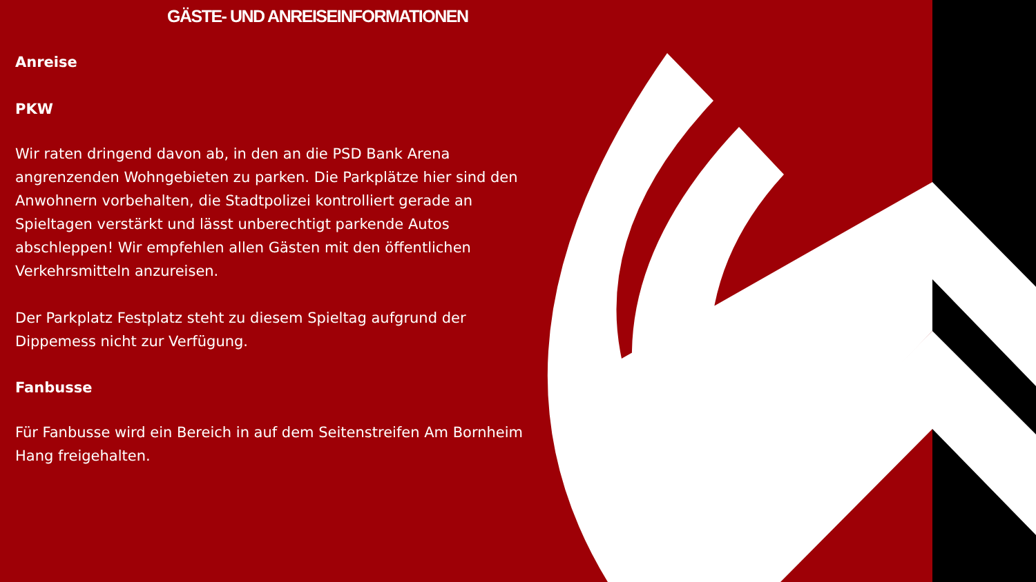GÄSTE- UND ANREISEINFORMATIONEN
Anreise
PKW
Wir raten dringend davon ab, in den an die PSD Bank Arena angrenzenden Wohngebieten zu parken. Die Parkplätze hier sind den Anwohnern vorbehalten, die Stadtpolizei kontrolliert gerade an Spieltagen verstärkt und lässt unberechtigt parkende Autos abschleppen! Wir empfehlen allen Gästen mit den öffentlichen Verkehrsmitteln anzureisen.
Der Parkplatz Festplatz steht zu diesem Spieltag aufgrund der Dippemess nicht zur Verfügung.
Fanbusse
Für Fanbusse wird ein Bereich in auf dem Seitenstreifen Am Bornheim Hang freigehalten.